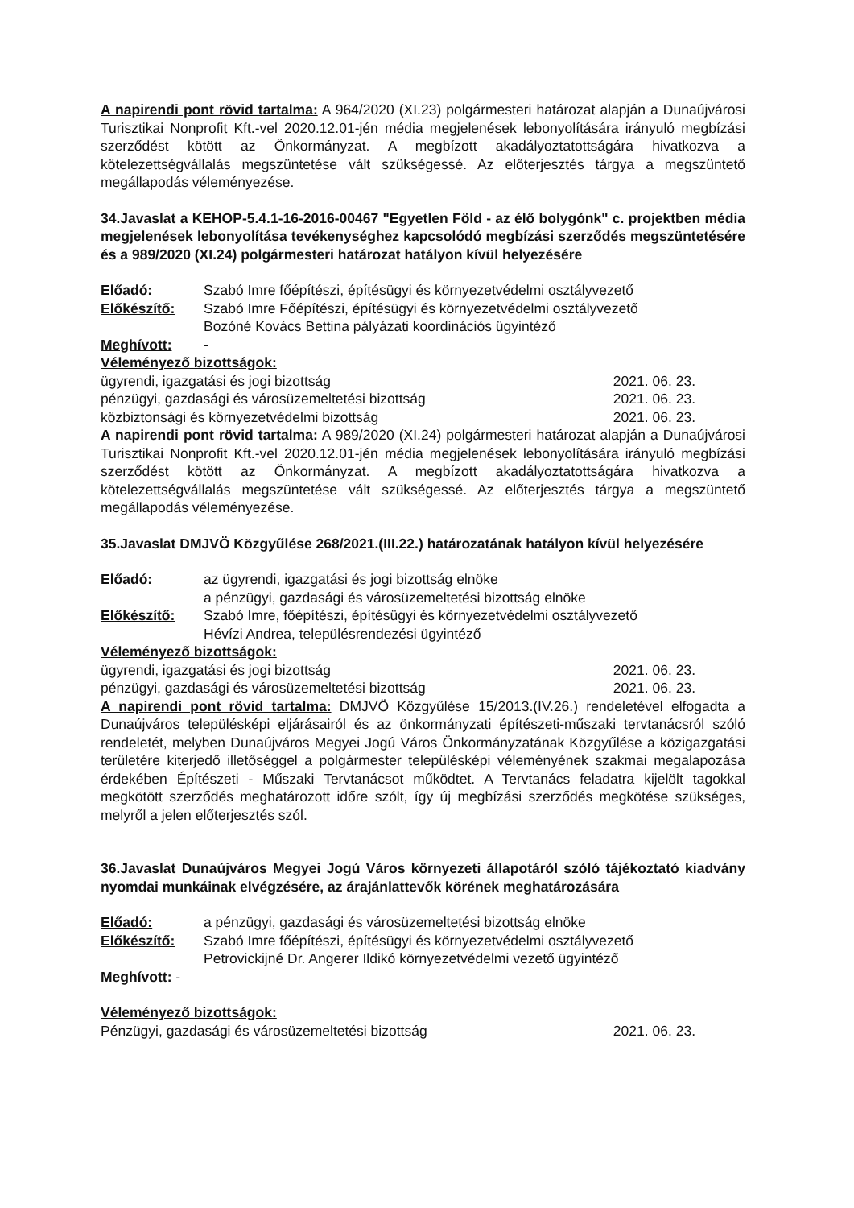A napirendi pont rövid tartalma: A 964/2020 (XI.23) polgármesteri határozat alapján a Dunaújvárosi Turisztikai Nonprofit Kft.-vel 2020.12.01-jén média megjelenések lebonyolítására irányuló megbízási szerződést kötött az Önkormányzat. A megbízott akadályoztatottságára hivatkozva a kötelezettségvállalás megszüntetése vált szükségessé. Az előterjesztés tárgya a megszüntető megállapodás véleményezése.
34.Javaslat a KEHOP-5.4.1-16-2016-00467 "Egyetlen Föld - az élő bolygónk" c. projektben média megjelenések lebonyolítása tevékenységhez kapcsolódó megbízási szerződés megszüntetésére és a 989/2020 (XI.24) polgármesteri határozat hatályon kívül helyezésére
Előadó: Szabó Imre főépítészi, építésügyi és környezetvédelmi osztályvezető
Előkészítő: Szabó Imre Főépítészi, építésügyi és környezetvédelmi osztályvezető
Bozóné Kovács Bettina pályázati koordinációs ügyintéző
Meghívott: -
Véleményező bizottságok:
ügyrendi, igazgatási és jogi bizottság 2021. 06. 23.
pénzügyi, gazdasági és városüzemeltetési bizottság 2021. 06. 23.
közbiztonsági és környezetvédelmi bizottság 2021. 06. 23.
A napirendi pont rövid tartalma: A 989/2020 (XI.24) polgármesteri határozat alapján a Dunaújvárosi Turisztikai Nonprofit Kft.-vel 2020.12.01-jén média megjelenések lebonyolítására irányuló megbízási szerződést kötött az Önkormányzat. A megbízott akadályoztatottságára hivatkozva a kötelezettségvállalás megszüntetése vált szükségessé. Az előterjesztés tárgya a megszüntető megállapodás véleményezése.
35.Javaslat DMJVÖ Közgyűlése 268/2021.(III.22.) határozatának hatályon kívül helyezésére
Előadó: az ügyrendi, igazgatási és jogi bizottság elnöke
a pénzügyi, gazdasági és városüzemeltetési bizottság elnöke
Előkészítő: Szabó Imre, főépítészi, építésügyi és környezetvédelmi osztályvezető
Hévízi Andrea, településrendezési ügyintéző
Véleményező bizottságok:
ügyrendi, igazgatási és jogi bizottság 2021. 06. 23.
pénzügyi, gazdasági és városüzemeltetési bizottság 2021. 06. 23.
A napirendi pont rövid tartalma: DMJVÖ Közgyűlése 15/2013.(IV.26.) rendeletével elfogadta a Dunaújváros településképi eljárásairól és az önkormányzati építészeti-műszaki tervtanácsról szóló rendeletét, melyben Dunaújváros Megyei Jogú Város Önkormányzatának Közgyűlése a közigazgatási területére kiterjedő illetőséggel a polgármester településképi véleményének szakmai megalapozása érdekében Építészeti - Műszaki Tervtanácsot működtet. A Tervtanács feladatra kijelölt tagokkal megkötött szerződés meghatározott időre szólt, így új megbízási szerződés megkötése szükséges, melyről a jelen előterjesztés szól.
36.Javaslat Dunaújváros Megyei Jogú Város környezeti állapotáról szóló tájékoztató kiadvány nyomdai munkáinak elvégzésére, az árajánlattevők körének meghatározására
Előadó: a pénzügyi, gazdasági és városüzemeltetési bizottság elnöke
Előkészítő: Szabó Imre főépítészi, építésügyi és környezetvédelmi osztályvezető
Petrovickijné Dr. Angerer Ildikó környezetvédelmi vezető ügyintéző
Meghívott: -
Véleményező bizottságok:
Pénzügyi, gazdasági és városüzemeltetési bizottság 2021. 06. 23.